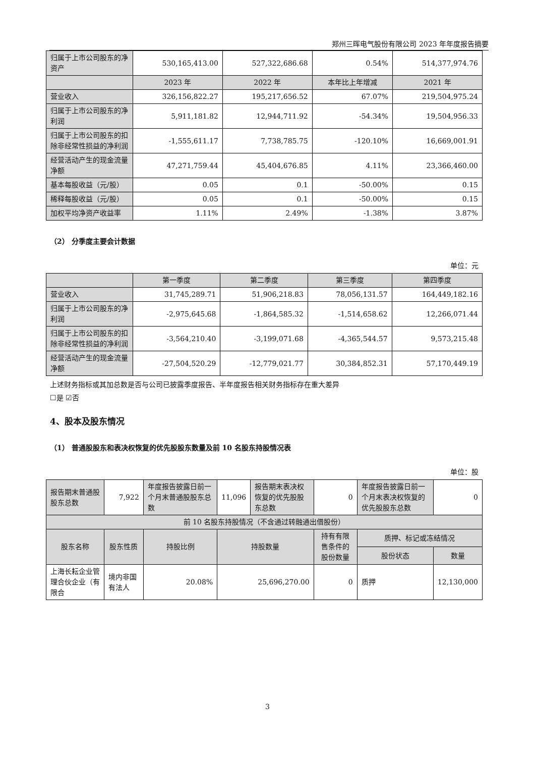郑州三晖电气股份有限公司 2023 年年度报告摘要
| 归属于上市公司股东的净资产 | 530,165,413.00 | 527,322,686.68 | 0.54% | 514,377,974.76 |
| | 2023 年 | 2022 年 | 本年比上年增减 | 2021 年 |
| 营业收入 | 326,156,822.27 | 195,217,656.52 | 67.07% | 219,504,975.24 |
| 归属于上市公司股东的净利润 | 5,911,181.82 | 12,944,711.92 | -54.34% | 19,504,956.33 |
| 归属于上市公司股东的扣除非经常性损益的净利润 | -1,555,611.17 | 7,738,785.75 | -120.10% | 16,669,001.91 |
| 经营活动产生的现金流量净额 | 47,271,759.44 | 45,404,676.85 | 4.11% | 23,366,460.00 |
| 基本每股收益（元/股） | 0.05 | 0.1 | -50.00% | 0.15 |
| 稀释每股收益（元/股） | 0.05 | 0.1 | -50.00% | 0.15 |
| 加权平均净资产收益率 | 1.11% | 2.49% | -1.38% | 3.87% |
（2） 分季度主要会计数据
单位：元
| | 第一季度 | 第二季度 | 第三季度 | 第四季度 |
| --- | --- | --- | --- | --- |
| 营业收入 | 31,745,289.71 | 51,906,218.83 | 78,056,131.57 | 164,449,182.16 |
| 归属于上市公司股东的净利润 | -2,975,645.68 | -1,864,585.32 | -1,514,658.62 | 12,266,071.44 |
| 归属于上市公司股东的扣除非经常性损益的净利润 | -3,564,210.40 | -3,199,071.68 | -4,365,544.57 | 9,573,215.48 |
| 经营活动产生的现金流量净额 | -27,504,520.29 | -12,779,021.77 | 30,384,852.31 | 57,170,449.19 |
上述财务指标或其加总数是否与公司已披露季度报告、半年度报告相关财务指标存在重大差异
☐是 ☑否
4、股本及股东情况
（1） 普通股股东和表决权恢复的优先股股东数量及前 10 名股东持股情况表
单位：股
| 报告期末普通股股东总数 | 7,922 | 年度报告披露日前一个月末普通股股东总数 | 11,096 | 报告期末表决权恢复的优先股股东总数 | 0 | 年度报告披露日前一个月末表决权恢复的优先股股东总数 | 0 |
| 前 10 名股东持股情况（不含通过转融通出借股份） | | | | | | | |
| 股东名称 | 股东性质 | 持股比例 | 持股数量 | | 持有有限售条件的股份数量 | 质押、标记或冻结情况 | |
| | | | | | | 股份状态 | 数量 |
| 上海长耘企业管理合伙企业（有限合 | 境内非国有法人 | 20.08% | 25,696,270.00 | | 0 | 质押 | 12,130,000 |
3